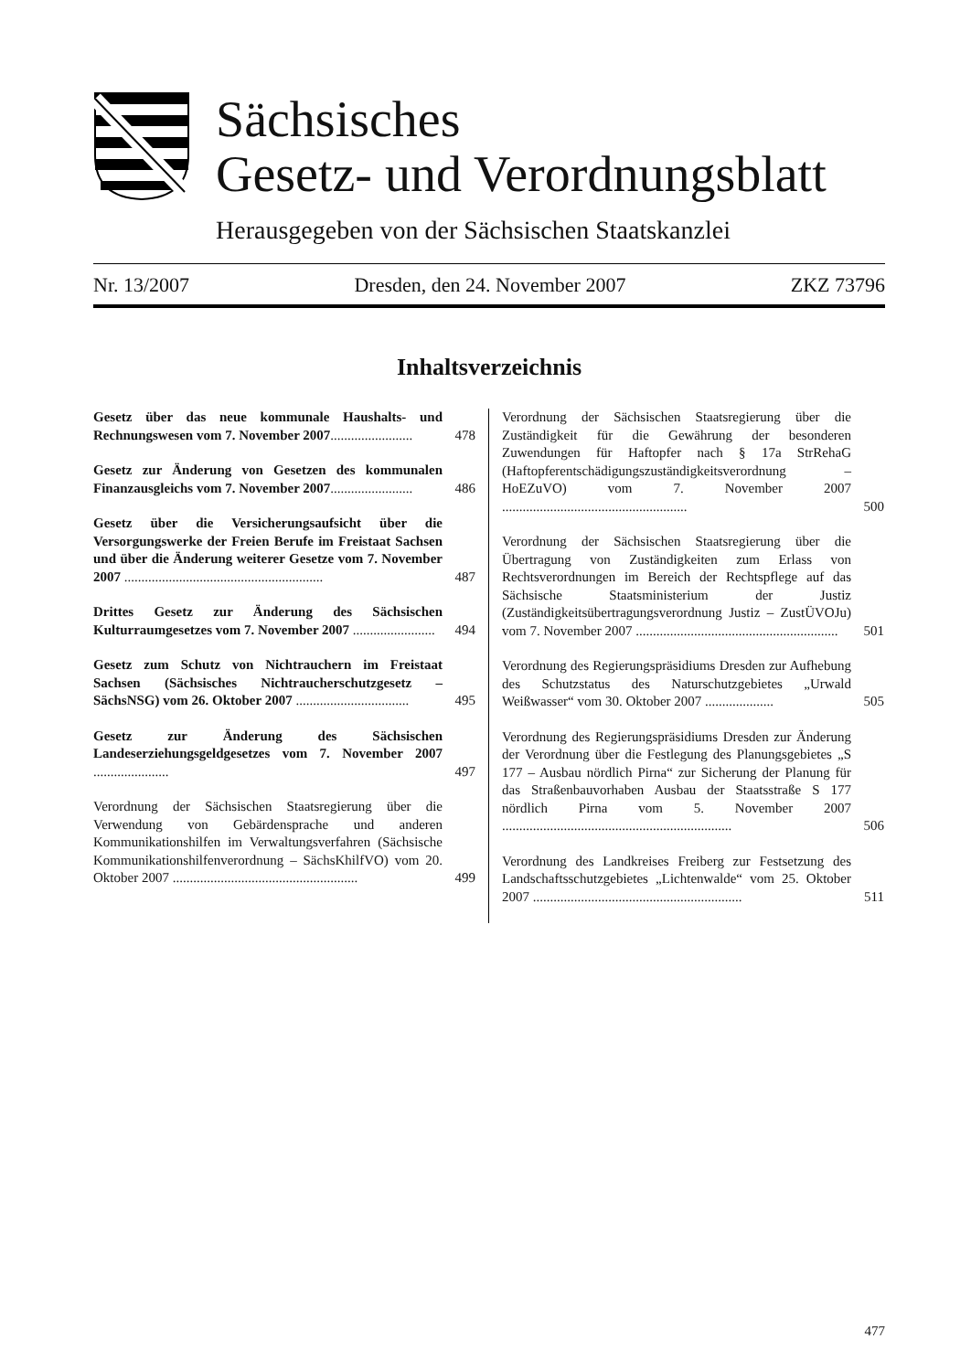Sächsisches
Gesetz- und Verordnungsblatt
Herausgegeben von der Sächsischen Staatskanzlei
Nr. 13/2007 Dresden, den 24. November 2007 ZKZ 73796
Inhaltsverzeichnis
Gesetz über das neue kommunale Haushalts- und Rechnungswesen vom 7. November 2007........................
478
Gesetz zur Änderung von Gesetzen des kommunalen Finanzausgleichs vom 7. November 2007........................
486
Gesetz über die Versicherungsaufsicht über die Versorgungswerke der Freien Berufe im Freistaat Sachsen und über die Änderung weiterer Gesetze vom 7. November 2007 ..........................................................
487
Drittes Gesetz zur Änderung des Sächsischen Kulturraumgesetzes vom 7. November 2007 ........................
494
Gesetz zum Schutz von Nichtrauchern im Freistaat Sachsen (Sächsisches Nichtraucherschutzgesetz – SächsNSG) vom 26. Oktober 2007 .................................
495
Gesetz zur Änderung des Sächsischen Landeserziehungsgeldgesetzes vom 7. November 2007 ......................
497
Verordnung der Sächsischen Staatsregierung über die Verwendung von Gebärdensprache und anderen Kommunikationshilfen im Verwaltungsverfahren (Sächsische Kommunikationshilfenverordnung – SächsKhilfVO) vom 20. Oktober 2007 ......................................................
499
Verordnung der Sächsischen Staatsregierung über die Zuständigkeit für die Gewährung der besonderen Zuwendungen für Haftopfer nach § 17a StrRehaG (Haftopferentschädigungszuständigkeitsverordnung – HoEZuVO) vom 7. November 2007 ......................................................
500
Verordnung der Sächsischen Staatsregierung über die Übertragung von Zuständigkeiten zum Erlass von Rechtsverordnungen im Bereich der Rechtspflege auf das Sächsische Staatsministerium der Justiz (Zuständigkeitsübertragungsverordnung Justiz – ZustÜVOJu) vom 7. November 2007 ...........................................................
501
Verordnung des Regierungspräsidiums Dresden zur Aufhebung des Schutzstatus des Naturschutzgebietes „Urwald Weißwasser“ vom 30. Oktober 2007 ....................
505
Verordnung des Regierungspräsidiums Dresden zur Änderung der Verordnung über die Festlegung des Planungsgebietes „S 177 – Ausbau nördlich Pirna“ zur Sicherung der Planung für das Straßenbauvorhaben Ausbau der Staatsstraße S 177 nördlich Pirna vom 5. November 2007 ...................................................................
506
Verordnung des Landkreises Freiberg zur Festsetzung des Landschaftsschutzgebietes „Lichtenwalde“ vom 25. Oktober 2007 .............................................................
511
477